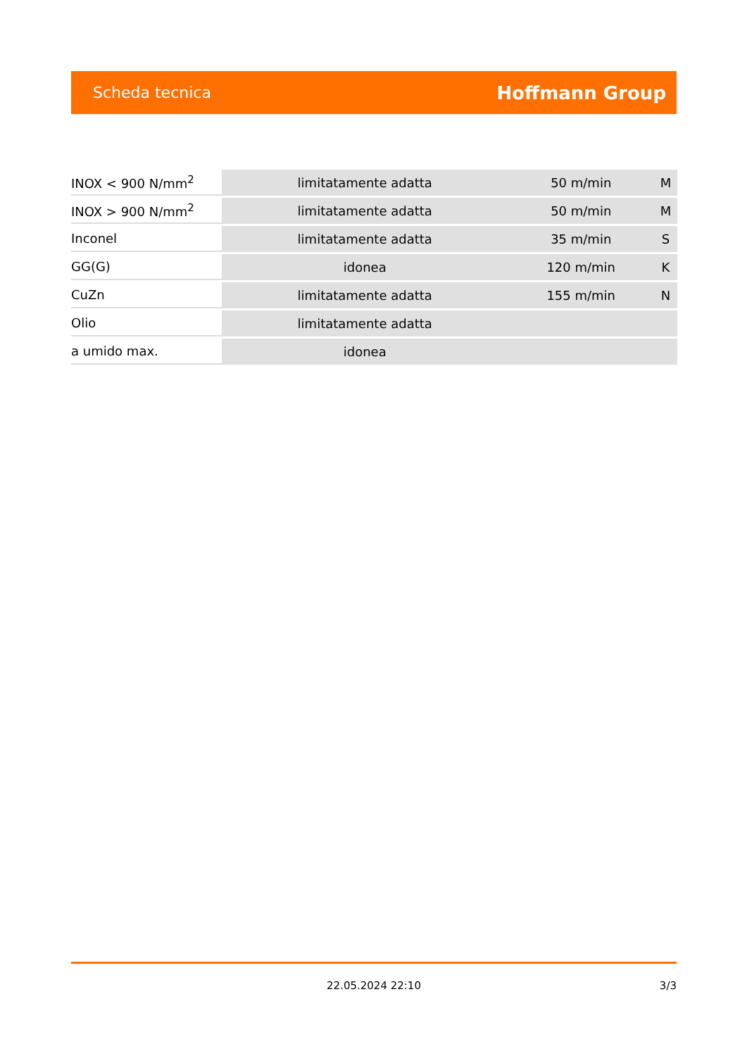Scheda tecnica Hoffmann Group
| INOX < 900 N/mm<sup>2</sup> | limitatamente adatta | 50 m/min | M |
| INOX > 900 N/mm<sup>2</sup> | limitatamente adatta | 50 m/min | M |
| Inconel | limitatamente adatta | 35 m/min | S |
| GG(G) | idonea | 120 m/min | K |
| CuZn | limitatamente adatta | 155 m/min | N |
| Olio | limitatamente adatta | | |
| a umido max. | idonea | | |
22.05.2024 22:10
3/3